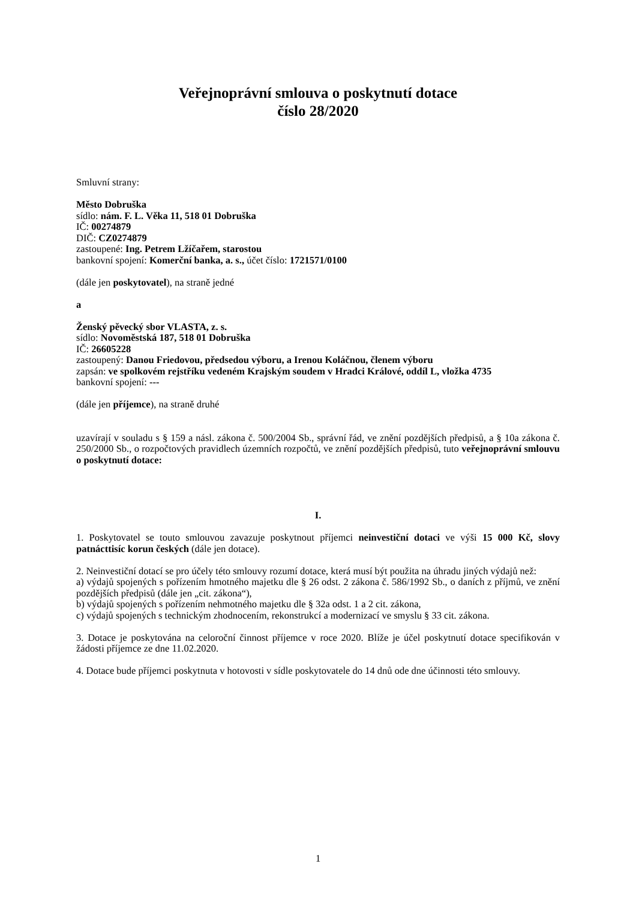Veřejnoprávní smlouva o poskytnutí dotace
číslo 28/2020
Smluvní strany:
Město Dobruška
sídlo: nám. F. L. Věka 11, 518 01 Dobruška
IČ: 00274879
DIČ: CZ0274879
zastoupené: Ing. Petrem Lžíčařem, starostou
bankovní spojení: Komerční banka, a. s., účet číslo: 1721571/0100
(dále jen poskytovatel), na straně jedné
a
Ženský pěvecký sbor VLASTA, z. s.
sídlo: Novoměstská 187, 518 01 Dobruška
IČ: 26605228
zastoupený: Danou Friedovou, předsedou výboru, a Irenou Koláčnou, členem výboru
zapsán: ve spolkovém rejstříku vedeném Krajským soudem v Hradci Králové, oddíl L, vložka 4735
bankovní spojení: ---
(dále jen příjemce), na straně druhé
uzavírají v souladu s § 159 a násl. zákona č. 500/2004 Sb., správní řád, ve znění pozdějších předpisů, a § 10a zákona č. 250/2000 Sb., o rozpočtových pravidlech územních rozpočtů, ve znění pozdějších předpisů, tuto veřejnoprávní smlouvu o poskytnutí dotace:
I.
1. Poskytovatel se touto smlouvou zavazuje poskytnout příjemci neinvestiční dotaci ve výši 15 000 Kč, slovy patnácttisíc korun českých (dále jen dotace).
2. Neinvestiční dotací se pro účely této smlouvy rozumí dotace, která musí být použita na úhradu jiných výdajů než:
a) výdajů spojených s pořízením hmotného majetku dle § 26 odst. 2 zákona č. 586/1992 Sb., o daních z příjmů, ve znění pozdějších předpisů (dále jen „cit. zákona“),
b) výdajů spojených s pořízením nehmotného majetku dle § 32a odst. 1 a 2 cit. zákona,
c) výdajů spojených s technickým zhodnocením, rekonstrukcí a modernizací ve smyslu § 33 cit. zákona.
3. Dotace je poskytována na celoroční činnost příjemce v roce 2020. Blíže je účel poskytnutí dotace specifikován v žádosti příjemce ze dne 11.02.2020.
4. Dotace bude příjemci poskytnuta v hotovosti v sídle poskytovatele do 14 dnů ode dne účinnosti této smlouvy.
1